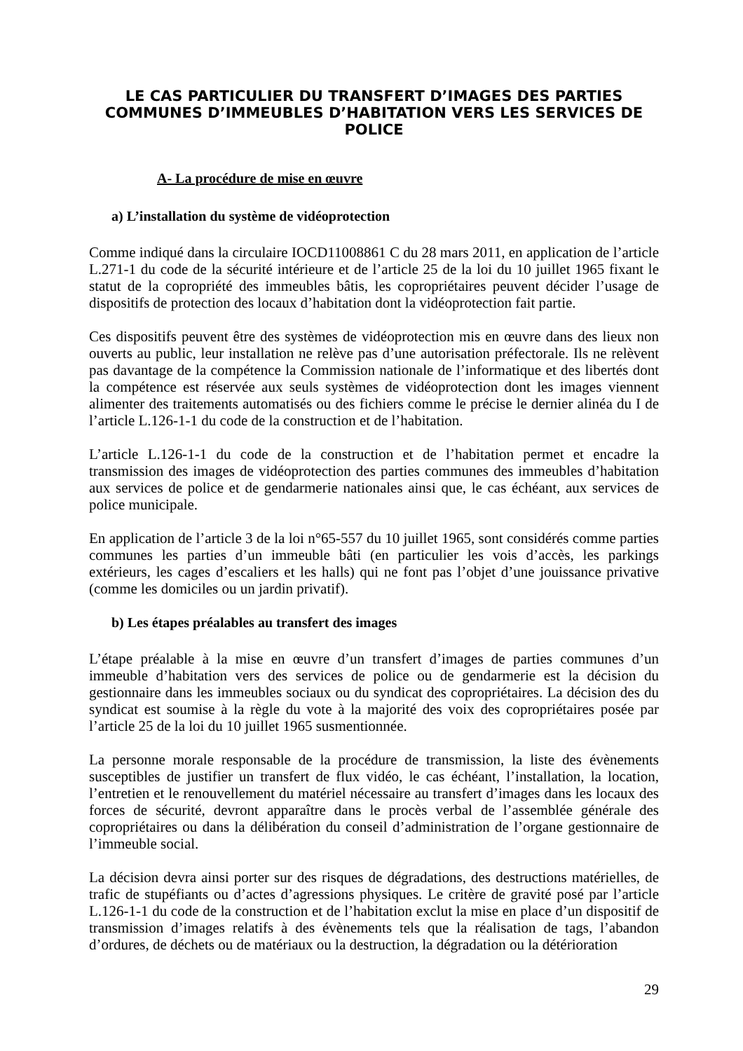LE CAS PARTICULIER DU TRANSFERT D’IMAGES DES PARTIES COMMUNES D’IMMEUBLES D’HABITATION VERS LES SERVICES DE POLICE
A- La procédure de mise en œuvre
a) L’installation du système de vidéoprotection
Comme indiqué dans la circulaire IOCD11008861 C du 28 mars 2011, en application de l’article L.271-1 du code de la sécurité intérieure et de l’article 25 de la loi du 10 juillet 1965 fixant le statut de la copropriété des immeubles bâtis, les copropriétaires peuvent décider l’usage de dispositifs de protection des locaux d’habitation dont la vidéoprotection fait partie.
Ces dispositifs peuvent être des systèmes de vidéoprotection mis en œuvre dans des lieux non ouverts au public, leur installation ne relève pas d’une autorisation préfectorale. Ils ne relèvent pas davantage de la compétence la Commission nationale de l’informatique et des libertés dont la compétence est réservée aux seuls systèmes de vidéoprotection dont les images viennent alimenter des traitements automatisés ou des fichiers comme le précise le dernier alinéa du I de l’article L.126-1-1 du code de la construction et de l’habitation.
L’article L.126-1-1 du code de la construction et de l’habitation permet et encadre la transmission des images de vidéoprotection des parties communes des immeubles d’habitation aux services de police et de gendarmerie nationales ainsi que, le cas échéant, aux services de police municipale.
En application de l’article 3 de la loi n°65-557 du 10 juillet 1965, sont considérés comme parties communes les parties d’un immeuble bâti (en particulier les vois d’accès, les parkings extérieurs, les cages d’escaliers et les halls) qui ne font pas l’objet d’une jouissance privative (comme les domiciles ou un jardin privatif).
b) Les étapes préalables au transfert des images
L’étape préalable à la mise en œuvre d’un transfert d’images de parties communes d’un immeuble d’habitation vers des services de police ou de gendarmerie est la décision du gestionnaire dans les immeubles sociaux ou du syndicat des copropriétaires. La décision des du syndicat est soumise à la règle du vote à la majorité des voix des copropriétaires posée par l’article 25 de la loi du 10 juillet 1965 susmentionnée.
La personne morale responsable de la procédure de transmission, la liste des évènements susceptibles de justifier un transfert de flux vidéo, le cas échéant, l’installation, la location, l’entretien et le renouvellement du matériel nécessaire au transfert d’images dans les locaux des forces de sécurité, devront apparaître dans le procès verbal de l’assemblée générale des copropriétaires ou dans la délibération du conseil d’administration de l’organe gestionnaire de l’immeuble social.
La décision devra ainsi porter sur des risques de dégradations, des destructions matérielles, de trafic de stupéfiants ou d’actes d’agressions physiques. Le critère de gravité posé par l’article L.126-1-1 du code de la construction et de l’habitation exclut la mise en place d’un dispositif de transmission d’images relatifs à des évènements tels que la réalisation de tags, l’abandon d’ordures, de déchets ou de matériaux ou la destruction, la dégradation ou la détérioration
29